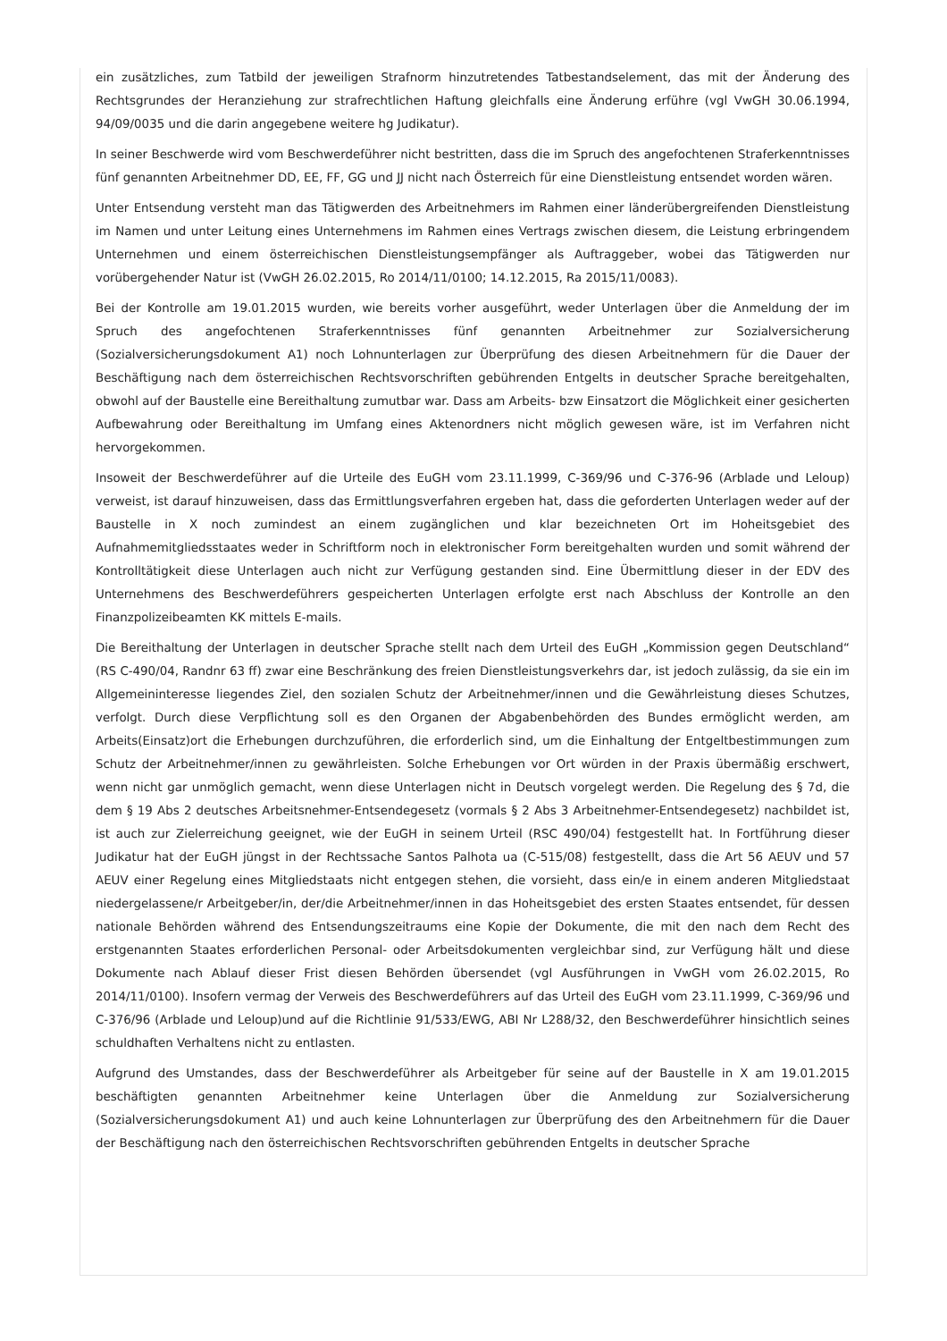ein zusätzliches, zum Tatbild der jeweiligen Strafnorm hinzutretendes Tatbestandselement, das mit der Änderung des Rechtsgrundes der Heranziehung zur strafrechtlichen Haftung gleichfalls eine Änderung erführe (vgl VwGH 30.06.1994, 94/09/0035 und die darin angegebene weitere hg Judikatur).
In seiner Beschwerde wird vom Beschwerdeführer nicht bestritten, dass die im Spruch des angefochtenen Straferkenntnisses fünf genannten Arbeitnehmer DD, EE, FF, GG und JJ nicht nach Österreich für eine Dienstleistung entsendet worden wären.
Unter Entsendung versteht man das Tätigwerden des Arbeitnehmers im Rahmen einer länderübergreifenden Dienstleistung im Namen und unter Leitung eines Unternehmens im Rahmen eines Vertrags zwischen diesem, die Leistung erbringendem Unternehmen und einem österreichischen Dienstleistungsempfänger als Auftraggeber, wobei das Tätigwerden nur vorübergehender Natur ist (VwGH 26.02.2015, Ro 2014/11/0100; 14.12.2015, Ra 2015/11/0083).
Bei der Kontrolle am 19.01.2015 wurden, wie bereits vorher ausgeführt, weder Unterlagen über die Anmeldung der im Spruch des angefochtenen Straferkenntnisses fünf genannten Arbeitnehmer zur Sozialversicherung (Sozialversicherungsdokument A1) noch Lohnunterlagen zur Überprüfung des diesen Arbeitnehmern für die Dauer der Beschäftigung nach dem österreichischen Rechtsvorschriften gebührenden Entgelts in deutscher Sprache bereitgehalten, obwohl auf der Baustelle eine Bereithaltung zumutbar war. Dass am Arbeits- bzw Einsatzort die Möglichkeit einer gesicherten Aufbewahrung oder Bereithaltung im Umfang eines Aktenordners nicht möglich gewesen wäre, ist im Verfahren nicht hervorgekommen.
Insoweit der Beschwerdeführer auf die Urteile des EuGH vom 23.11.1999, C-369/96 und C-376-96 (Arblade und Leloup) verweist, ist darauf hinzuweisen, dass das Ermittlungsverfahren ergeben hat, dass die geforderten Unterlagen weder auf der Baustelle in X noch zumindest an einem zugänglichen und klar bezeichneten Ort im Hoheitsgebiet des Aufnahmemitgliedsstaates weder in Schriftform noch in elektronischer Form bereitgehalten wurden und somit während der Kontrolltätigkeit diese Unterlagen auch nicht zur Verfügung gestanden sind. Eine Übermittlung dieser in der EDV des Unternehmens des Beschwerdeführers gespeicherten Unterlagen erfolgte erst nach Abschluss der Kontrolle an den Finanzpolizeibeamten KK mittels E-mails.
Die Bereithaltung der Unterlagen in deutscher Sprache stellt nach dem Urteil des EuGH „Kommission gegen Deutschland“ (RS C-490/04, Randnr 63 ff) zwar eine Beschränkung des freien Dienstleistungsverkehrs dar, ist jedoch zulässig, da sie ein im Allgemeininteresse liegendes Ziel, den sozialen Schutz der Arbeitnehmer/innen und die Gewährleistung dieses Schutzes, verfolgt. Durch diese Verpflichtung soll es den Organen der Abgabenbehörden des Bundes ermöglicht werden, am Arbeits(Einsatz)ort die Erhebungen durchzuführen, die erforderlich sind, um die Einhaltung der Entgeltbestimmungen zum Schutz der Arbeitnehmer/innen zu gewährleisten. Solche Erhebungen vor Ort würden in der Praxis übermäßig erschwert, wenn nicht gar unmöglich gemacht, wenn diese Unterlagen nicht in Deutsch vorgelegt werden. Die Regelung des § 7d, die dem § 19 Abs 2 deutsches Arbeitsnehmer-Entsendegesetz (vormals § 2 Abs 3 Arbeitnehmer-Entsendegesetz) nachbildet ist, ist auch zur Zielerreichung geeignet, wie der EuGH in seinem Urteil (RSC 490/04) festgestellt hat. In Fortführung dieser Judikatur hat der EuGH jüngst in der Rechtssache Santos Palhota ua (C-515/08) festgestellt, dass die Art 56 AEUV und 57 AEUV einer Regelung eines Mitgliedstaats nicht entgegen stehen, die vorsieht, dass ein/e in einem anderen Mitgliedstaat niedergelassene/r Arbeitgeber/in, der/die Arbeitnehmer/innen in das Hoheitsgebiet des ersten Staates entsendet, für dessen nationale Behörden während des Entsendungszeitraums eine Kopie der Dokumente, die mit den nach dem Recht des erstgenannten Staates erforderlichen Personal- oder Arbeitsdokumenten vergleichbar sind, zur Verfügung hält und diese Dokumente nach Ablauf dieser Frist diesen Behörden übersendet (vgl Ausführungen in VwGH vom 26.02.2015, Ro 2014/11/0100). Insofern vermag der Verweis des Beschwerdeführers auf das Urteil des EuGH vom 23.11.1999, C-369/96 und C-376/96 (Arblade und Leloup)und auf die Richtlinie 91/533/EWG, ABI Nr L288/32, den Beschwerdeführer hinsichtlich seines schuldhaften Verhaltens nicht zu entlasten.
Aufgrund des Umstandes, dass der Beschwerdeführer als Arbeitgeber für seine auf der Baustelle in X am 19.01.2015 beschäftigten genannten Arbeitnehmer keine Unterlagen über die Anmeldung zur Sozialversicherung (Sozialversicherungsdokument A1) und auch keine Lohnunterlagen zur Überprüfung des den Arbeitnehmern für die Dauer der Beschäftigung nach den österreichischen Rechtsvorschriften gebührenden Entgelts in deutscher Sprache